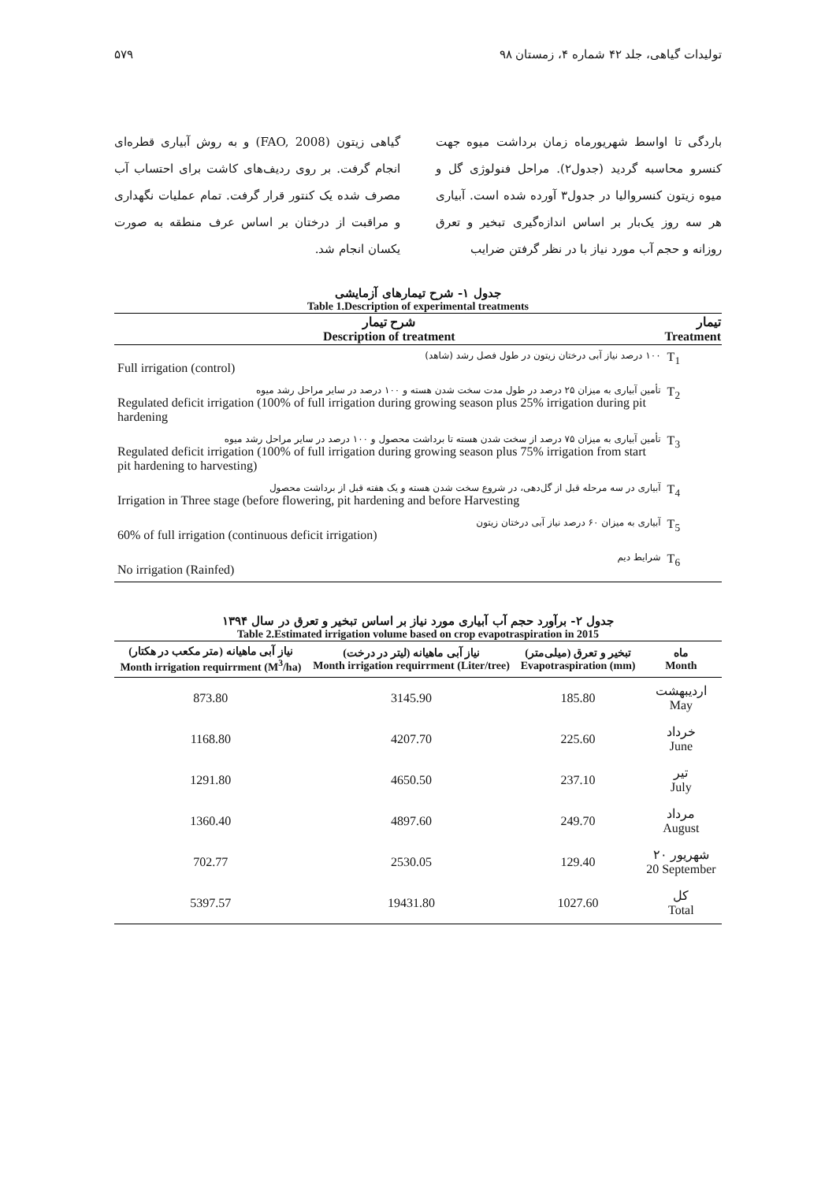تولیدات گیاهی، جلد ۴۲ شماره ۴، زمستان ۹۸ ۵۷۹
باردگی تا اواسط شهریورماه زمان برداشت میوه جهت کنسرو محاسبه گردید (جدول۲). مراحل فنولوژی گل و میوه زیتون کنسروالیا در جدول۳ آورده شده است. آبیاری هر سه روز یک‌بار بر اساس اندازه‌گیری تبخیر و تعرق روزانه و حجم آب مورد نیاز با در نظر گرفتن ضرایب
گیاهی زیتون (FAO, 2008) و به روش آبیاری قطره‌ای انجام گرفت. بر روی ردیف‌های کاشت برای احتساب آب مصرف شده یک کنتور قرار گرفت. تمام عملیات نگهداری و مراقبت از درختان بر اساس عرف منطقه به صورت یکسان انجام شد.
جدول ۱- شرح تیمارهای آزمایشی
Table 1.Description of experimental treatments
| شرح تیمار Description of treatment | تیمار Treatment |
| --- | --- |
| ۱۰۰ درصد نیاز آبی درختان زیتون در طول فصل رشد (شاهد) Full irrigation (control) | T<sub>1</sub> |
| تأمین آبیاری به میزان ۲۵ درصد در طول مدت سخت شدن هسته و ۱۰۰ درصد در سایر مراحل رشد میوه Regulated deficit irrigation (100% of full irrigation during growing season plus 25% irrigation during pit hardening | T<sub>2</sub> |
| تأمین آبیاری به میزان ۷۵ درصد از سخت شدن هسته تا برداشت محصول و ۱۰۰ درصد در سایر مراحل رشد میوه Regulated deficit irrigation (100% of full irrigation during growing season plus 75% irrigation from start pit hardening to harvesting) | T<sub>3</sub> |
| آبیاری در سه مرحله قبل از گل‌دهی، در شروع سخت شدن هسته و یک هفته قبل از برداشت محصول Irrigation in Three stage (before flowering, pit hardening and before Harvesting | T<sub>4</sub> |
| آبیاری به میزان ۶۰ درصد نیاز آبی درختان زیتون 60% of full irrigation (continuous deficit irrigation) | T<sub>5</sub> |
| شرایط دیم No irrigation (Rainfed) | T<sub>6</sub> |
جدول ۲- برآورد حجم آب آبیاری مورد نیاز بر اساس تبخیر و تعرق در سال ۱۳۹۴
Table 2.Estimated irrigation volume based on crop evapotraspiration in 2015
| نیاز آبی ماهیانه (متر مکعب در هکتار) Month irrigation requirrment (M<sup>3</sup>/ha) | نیاز آبی ماهیانه (لیتر در درخت) Month irrigation requirrment (Liter/tree) | تبخیر و تعرق (میلی‌متر) Evapotraspiration (mm) | ماه Month |
| --- | --- | --- | --- |
| 873.80 | 3145.90 | 185.80 | اردیبهشت May |
| 1168.80 | 4207.70 | 225.60 | خرداد June |
| 1291.80 | 4650.50 | 237.10 | تیر July |
| 1360.40 | 4897.60 | 249.70 | مرداد August |
| 702.77 | 2530.05 | 129.40 | ۲۰ شهریور 20 September |
| 5397.57 | 19431.80 | 1027.60 | کل Total |